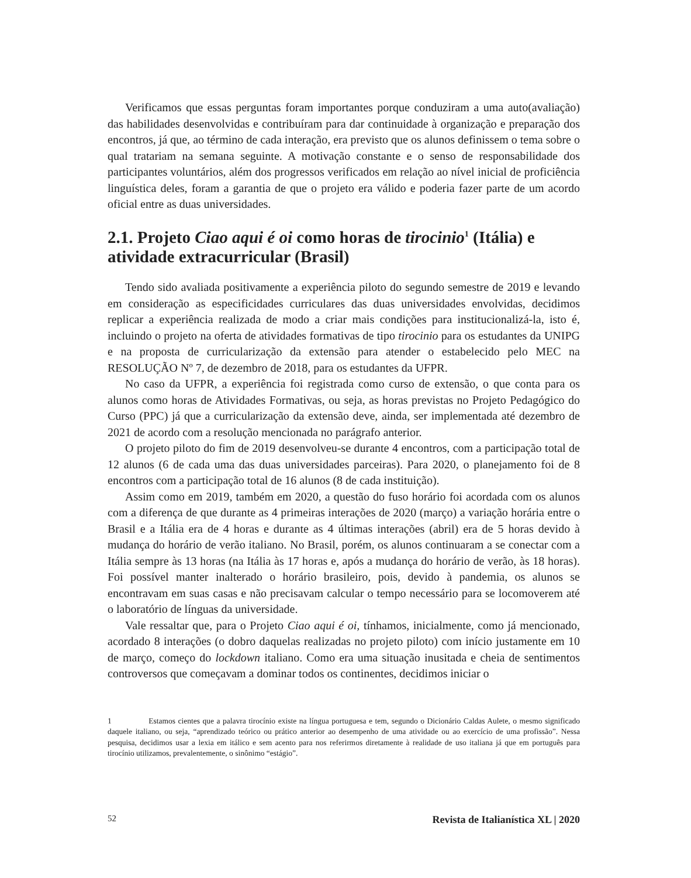Verificamos que essas perguntas foram importantes porque conduziram a uma auto(avaliação) das habilidades desenvolvidas e contribuíram para dar continuidade à organização e preparação dos encontros, já que, ao término de cada interação, era previsto que os alunos definissem o tema sobre o qual tratariam na semana seguinte. A motivação constante e o senso de responsabilidade dos participantes voluntários, além dos progressos verificados em relação ao nível inicial de proficiência linguística deles, foram a garantia de que o projeto era válido e poderia fazer parte de um acordo oficial entre as duas universidades.
2.1. Projeto Ciao aqui é oi como horas de tirocinio<sup>1</sup> (Itália) e atividade extracurricular (Brasil)
Tendo sido avaliada positivamente a experiência piloto do segundo semestre de 2019 e levando em consideração as especificidades curriculares das duas universidades envolvidas, decidimos replicar a experiência realizada de modo a criar mais condições para institucionalizá-la, isto é, incluindo o projeto na oferta de atividades formativas de tipo tirocinio para os estudantes da UNIPG e na proposta de curricularização da extensão para atender o estabelecido pelo MEC na RESOLUÇÃO Nº 7, de dezembro de 2018, para os estudantes da UFPR.
No caso da UFPR, a experiência foi registrada como curso de extensão, o que conta para os alunos como horas de Atividades Formativas, ou seja, as horas previstas no Projeto Pedagógico do Curso (PPC) já que a curricularização da extensão deve, ainda, ser implementada até dezembro de 2021 de acordo com a resolução mencionada no parágrafo anterior.
O projeto piloto do fim de 2019 desenvolveu-se durante 4 encontros, com a participação total de 12 alunos (6 de cada uma das duas universidades parceiras). Para 2020, o planejamento foi de 8 encontros com a participação total de 16 alunos (8 de cada instituição).
Assim como em 2019, também em 2020, a questão do fuso horário foi acordada com os alunos com a diferença de que durante as 4 primeiras interações de 2020 (março) a variação horária entre o Brasil e a Itália era de 4 horas e durante as 4 últimas interações (abril) era de 5 horas devido à mudança do horário de verão italiano. No Brasil, porém, os alunos continuaram a se conectar com a Itália sempre às 13 horas (na Itália às 17 horas e, após a mudança do horário de verão, às 18 horas). Foi possível manter inalterado o horário brasileiro, pois, devido à pandemia, os alunos se encontravam em suas casas e não precisavam calcular o tempo necessário para se locomoverem até o laboratório de línguas da universidade.
Vale ressaltar que, para o Projeto Ciao aqui é oi, tínhamos, inicialmente, como já mencionado, acordado 8 interações (o dobro daquelas realizadas no projeto piloto) com início justamente em 10 de março, começo do lockdown italiano. Como era uma situação inusitada e cheia de sentimentos controversos que começavam a dominar todos os continentes, decidimos iniciar o
1 Estamos cientes que a palavra tirocínio existe na língua portuguesa e tem, segundo o Dicionário Caldas Aulete, o mesmo significado daquele italiano, ou seja, “aprendizado teórico ou prático anterior ao desempenho de uma atividade ou ao exercício de uma profissão”. Nessa pesquisa, decidimos usar a lexia em itálico e sem acento para nos referirmos diretamente à realidade de uso italiana já que em português para tirocínio utilizamos, prevalentemente, o sinônimo “estágio”.
52 Revista de Italianística XL | 2020